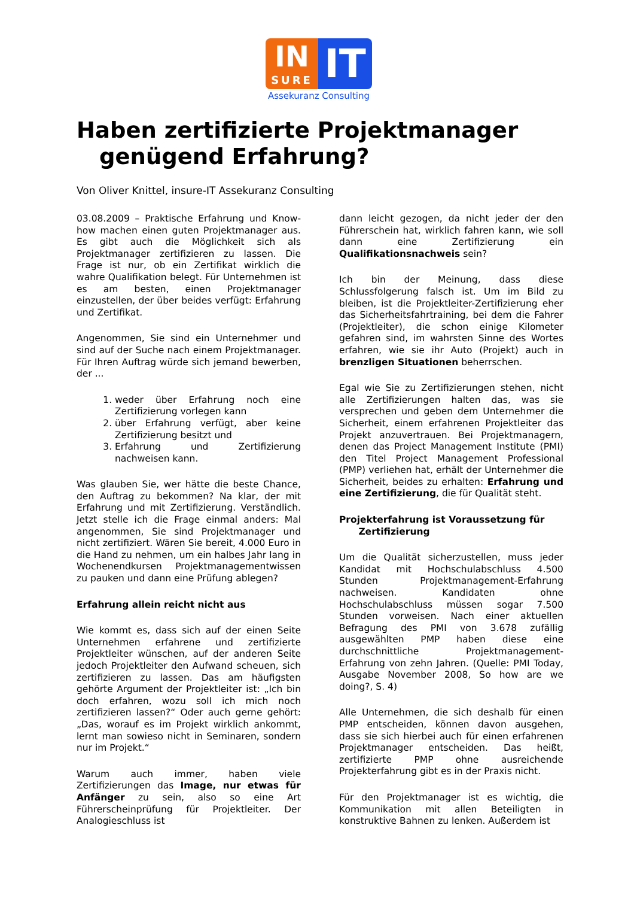IN
SURE
IT
Assekuranz Consulting
Haben zertifizierte Projektmanager
genügend Erfahrung?
Von Oliver Knittel, insure-IT Assekuranz Consulting
03.08.2009 – Praktische Erfahrung und Know-how machen einen guten Projektmanager aus. Es gibt auch die Möglichkeit sich als Projektmanager zertifizieren zu lassen. Die Frage ist nur, ob ein Zertifikat wirklich die wahre Qualifikation belegt. Für Unternehmen ist es am besten, einen Projektmanager einzustellen, der über beides verfügt: Erfahrung und Zertifikat.
Angenommen, Sie sind ein Unternehmer und sind auf der Suche nach einem Projektmanager. Für Ihren Auftrag würde sich jemand bewerben, der ...
1. weder über Erfahrung noch eine Zertifizierung vorlegen kann
2. über Erfahrung verfügt, aber keine Zertifizierung besitzt und
3. Erfahrung und Zertifizierung nachweisen kann.
Was glauben Sie, wer hätte die beste Chance, den Auftrag zu bekommen? Na klar, der mit Erfahrung und mit Zertifizierung. Verständlich. Jetzt stelle ich die Frage einmal anders: Mal angenommen, Sie sind Projektmanager und nicht zertifiziert. Wären Sie bereit, 4.000 Euro in die Hand zu nehmen, um ein halbes Jahr lang in Wochenendkursen Projektmanagementwissen zu pauken und dann eine Prüfung ablegen?
Erfahrung allein reicht nicht aus
Wie kommt es, dass sich auf der einen Seite Unternehmen erfahrene und zertifizierte Projektleiter wünschen, auf der anderen Seite jedoch Projektleiter den Aufwand scheuen, sich zertifizieren zu lassen. Das am häufigsten gehörte Argument der Projektleiter ist: „Ich bin doch erfahren, wozu soll ich mich noch zertifizieren lassen?“ Oder auch gerne gehört: „Das, worauf es im Projekt wirklich ankommt, lernt man sowieso nicht in Seminaren, sondern nur im Projekt.“
Warum auch immer, haben viele Zertifizierungen das Image, nur etwas für Anfänger zu sein, also so eine Art Führerscheinprüfung für Projektleiter. Der Analogieschluss ist
dann leicht gezogen, da nicht jeder der den Führerschein hat, wirklich fahren kann, wie soll dann eine Zertifizierung ein Qualifikationsnachweis sein?
Ich bin der Meinung, dass diese Schlussfolgerung falsch ist. Um im Bild zu bleiben, ist die Projektleiter-Zertifizierung eher das Sicherheitsfahrtraining, bei dem die Fahrer (Projektleiter), die schon einige Kilometer gefahren sind, im wahrsten Sinne des Wortes erfahren, wie sie ihr Auto (Projekt) auch in brenzligen Situationen beherrschen.
Egal wie Sie zu Zertifizierungen stehen, nicht alle Zertifizierungen halten das, was sie versprechen und geben dem Unternehmer die Sicherheit, einem erfahrenen Projektleiter das Projekt anzuvertrauen. Bei Projektmanagern, denen das Project Management Institute (PMI) den Titel Project Management Professional (PMP) verliehen hat, erhält der Unternehmer die Sicherheit, beides zu erhalten: Erfahrung und eine Zertifizierung, die für Qualität steht.
Projekterfahrung ist Voraussetzung für
Zertifizierung
Um die Qualität sicherzustellen, muss jeder Kandidat mit Hochschulabschluss 4.500 Stunden Projektmanagement-Erfahrung nachweisen. Kandidaten ohne Hochschulabschluss müssen sogar 7.500 Stunden vorweisen. Nach einer aktuellen Befragung des PMI von 3.678 zufällig ausgewählten PMP haben diese eine durchschnittliche Projektmanagement-Erfahrung von zehn Jahren. (Quelle: PMI Today, Ausgabe November 2008, So how are we doing?, S. 4)
Alle Unternehmen, die sich deshalb für einen PMP entscheiden, können davon ausgehen, dass sie sich hierbei auch für einen erfahrenen Projektmanager entscheiden. Das heißt, zertifizierte PMP ohne ausreichende Projekterfahrung gibt es in der Praxis nicht.
Für den Projektmanager ist es wichtig, die Kommunikation mit allen Beteiligten in konstruktive Bahnen zu lenken. Außerdem ist